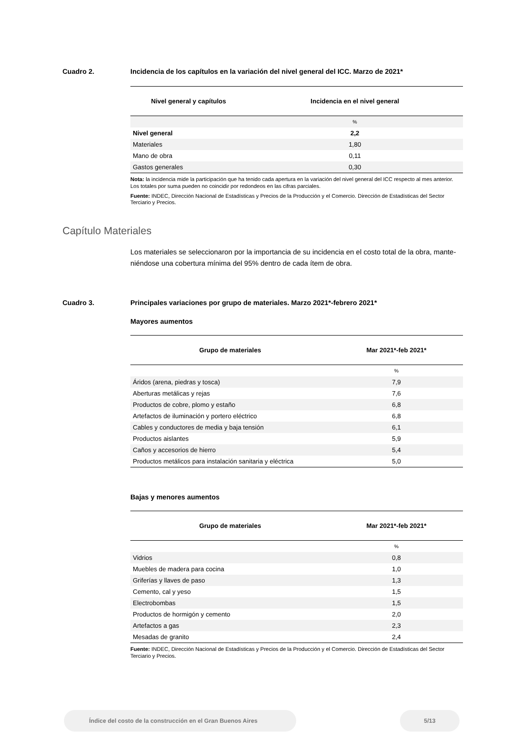Cuadro 2. Incidencia de los capítulos en la variación del nivel general del ICC. Marzo de 2021*
| Nivel general y capítulos | Incidencia en el nivel general |
| --- | --- |
| | % |
| Nivel general | 2,2 |
| Materiales | 1,80 |
| Mano de obra | 0,11 |
| Gastos generales | 0,30 |
Nota: la incidencia mide la participación que ha tenido cada apertura en la variación del nivel general del ICC respecto al mes anterior. Los totales por suma pueden no coincidir por redondeos en las cifras parciales.
Fuente: INDEC, Dirección Nacional de Estadísticas y Precios de la Producción y el Comercio. Dirección de Estadísticas del Sector Terciario y Precios.
Capítulo Materiales
Los materiales se seleccionaron por la importancia de su incidencia en el costo total de la obra, mante-niéndose una cobertura mínima del 95% dentro de cada ítem de obra.
Cuadro 3. Principales variaciones por grupo de materiales. Marzo 2021*-febrero 2021*
Mayores aumentos
| Grupo de materiales | Mar 2021*-feb 2021* |
| --- | --- |
| | % |
| Áridos (arena, piedras y tosca) | 7,9 |
| Aberturas metálicas y rejas | 7,6 |
| Productos de cobre, plomo y estaño | 6,8 |
| Artefactos de iluminación y portero eléctrico | 6,8 |
| Cables y conductores de media y baja tensión | 6,1 |
| Productos aislantes | 5,9 |
| Caños y accesorios de hierro | 5,4 |
| Productos metálicos para instalación sanitaria y eléctrica | 5,0 |
Bajas y menores aumentos
| Grupo de materiales | Mar 2021*-feb 2021* |
| --- | --- |
| | % |
| Vidrios | 0,8 |
| Muebles de madera para cocina | 1,0 |
| Griferías y llaves de paso | 1,3 |
| Cemento, cal y yeso | 1,5 |
| Electrobombas | 1,5 |
| Productos de hormigón y cemento | 2,0 |
| Artefactos a gas | 2,3 |
| Mesadas de granito | 2,4 |
Fuente: INDEC, Dirección Nacional de Estadísticas y Precios de la Producción y el Comercio. Dirección de Estadísticas del Sector Terciario y Precios.
Índice del costo de la construcción en el Gran Buenos Aires 5/13